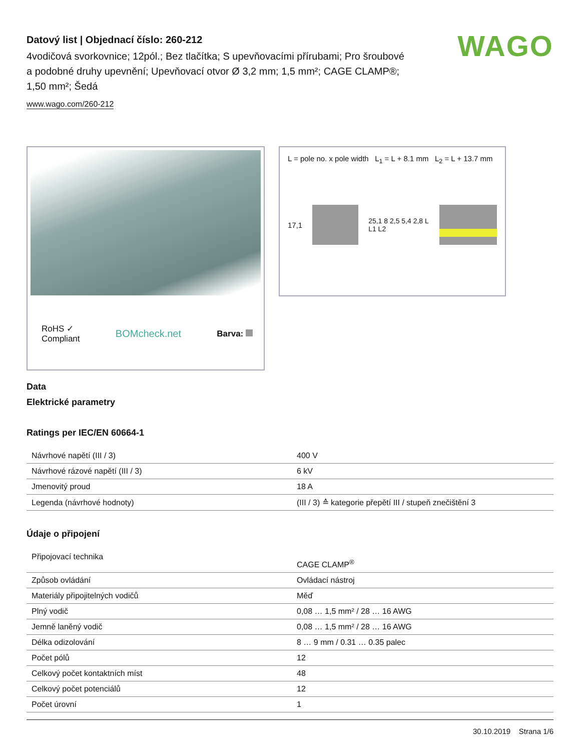Datový list | Objednací číslo: 260-212
4vodičová svorkovnice; 12pól.; Bez tlačítka; S upevňovacími přírubami; Pro šroubové a podobné druhy upevnění; Upevňovací otvor Ø 3,2 mm; 1,5 mm²; CAGE CLAMP®; 1,50 mm²; Šedá
www.wago.com/260-212
WAGO
RoHS ✓
Compliant
BOMcheck.net
Barva:
L = pole no. x pole width L<sub>1</sub> = L + 8.1 mm L<sub>2</sub> = L + 13.7 mm
17,1 25,1 8 2,5 5,4 2,8 L L1 L2
Data
Elektrické parametry
Ratings per IEC/EN 60664-1
| Návrhové napětí (III / 3) | 400 V |
| Návrhové rázové napětí (III / 3) | 6 kV |
| Jmenovitý proud | 18 A |
| Legenda (návrhové hodnoty) | (III / 3) ≙ kategorie přepětí III / stupeň znečištění 3 |
Údaje o připojení
| Připojovací technika | CAGE CLAMP<sup>®</sup> |
| Způsob ovládání | Ovládací nástroj |
| Materiály připojitelných vodičů | Měď |
| Plný vodič | 0,08 … 1,5 mm² / 28 … 16 AWG |
| Jemně laněný vodič | 0,08 … 1,5 mm² / 28 … 16 AWG |
| Délka odizolování | 8 … 9 mm / 0.31 … 0.35 palec |
| Počet pólů | 12 |
| Celkový počet kontaktních míst | 48 |
| Celkový počet potenciálů | 12 |
| Počet úrovní | 1 |
30.10.2019 Strana 1/6